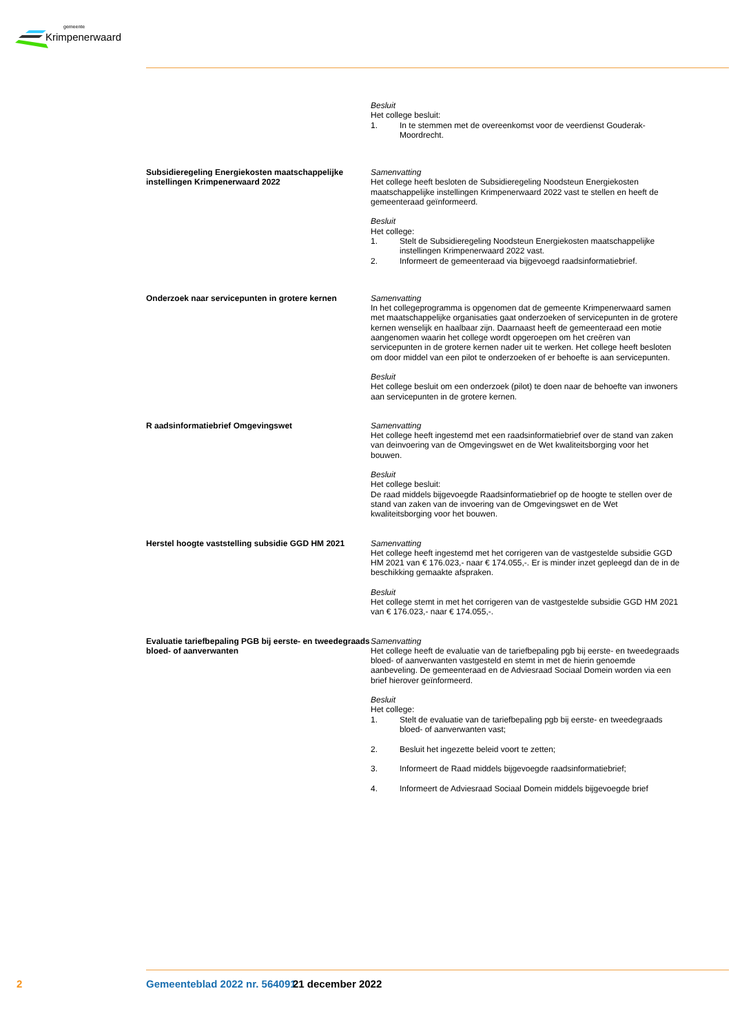gemeente
Krimpenerwaard
Besluit
Het college besluit:
1. In te stemmen met de overeenkomst voor de veerdienst Gouderak-Moordrecht.
Subsidieregeling Energiekosten maatschappelijke instellingen Krimpenerwaard 2022
Samenvatting
Het college heeft besloten de Subsidieregeling Noodsteun Energiekosten maatschappelijke instellingen Krimpenerwaard 2022 vast te stellen en heeft de gemeenteraad geïnformeerd.
Besluit
Het college:
1. Stelt de Subsidieregeling Noodsteun Energiekosten maatschappelijke instellingen Krimpenerwaard 2022 vast.
2. Informeert de gemeenteraad via bijgevoegd raadsinformatiebrief.
Onderzoek naar servicepunten in grotere kernen
Samenvatting
In het collegeprogramma is opgenomen dat de gemeente Krimpenerwaard samen met maatschappelijke organisaties gaat onderzoeken of servicepunten in de grotere kernen wenselijk en haalbaar zijn. Daarnaast heeft de gemeenteraad een motie aangenomen waarin het college wordt opgeroepen om het creëren van servicepunten in de grotere kernen nader uit te werken. Het college heeft besloten om door middel van een pilot te onderzoeken of er behoefte is aan servicepunten.
Besluit
Het college besluit om een onderzoek (pilot) te doen naar de behoefte van inwoners aan servicepunten in de grotere kernen.
R aadsinformatiebrief Omgevingswet Samenvatting
Het college heeft ingestemd met een raadsinformatiebrief over de stand van zaken van deinvoering van de Omgevingswet en de Wet kwaliteitsborging voor het bouwen.
Besluit
Het college besluit:
De raad middels bijgevoegde Raadsinformatiebrief op de hoogte te stellen over de stand van zaken van de invoering van de Omgevingswet en de Wet kwaliteitsborging voor het bouwen.
Herstel hoogte vaststelling subsidie GGD HM 2021
Samenvatting
Het college heeft ingestemd met het corrigeren van de vastgestelde subsidie GGD HM 2021 van € 176.023,- naar € 174.055,-. Er is minder inzet gepleegd dan de in de beschikking gemaakte afspraken.
Besluit
Het college stemt in met het corrigeren van de vastgestelde subsidie GGD HM 2021 van € 176.023,- naar € 174.055,-.
Evaluatie tariefbepaling PGB bij eerste- en tweedegraads bloed- of aanverwanten
Samenvatting
Het college heeft de evaluatie van de tariefbepaling pgb bij eerste- en tweedegraads bloed- of aanverwanten vastgesteld en stemt in met de hierin genoemde aanbeveling. De gemeenteraad en de Adviesraad Sociaal Domein worden via een brief hierover geïnformeerd.
Besluit
Het college:
1. Stelt de evaluatie van de tariefbepaling pgb bij eerste- en tweedegraads bloed- of aanverwanten vast;
2. Besluit het ingezette beleid voort te zetten;
3. Informeert de Raad middels bijgevoegde raadsinformatiebrief;
4. Informeert de Adviesraad Sociaal Domein middels bijgevoegde brief
2 Gemeenteblad 2022 nr. 564091 21 december 2022